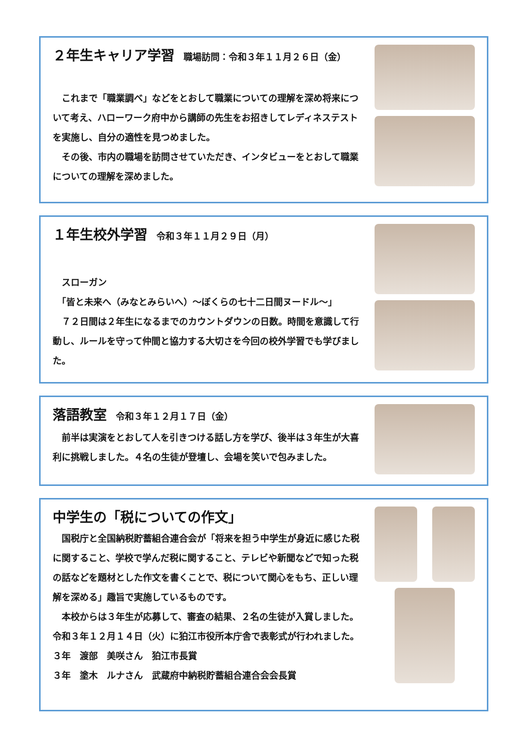２年生キャリア学習 職場訪問：令和３年１１月２６日（金）
　これまで「職業調べ」などをとおして職業についての理解を深め将来について考え、ハローワーク府中から講師の先生をお招きしてレディネステストを実施し、自分の適性を見つめました。
　その後、市内の職場を訪問させていただき、インタビューをとおして職業についての理解を深めました。
１年生校外学習 令和３年１１月２９日（月）
　スローガン
　「皆と未来へ（みなとみらいへ）～ぼくらの七十二日間ヌードル～」
　７２日間は２年生になるまでのカウントダウンの日数。時間を意識して行動し、ルールを守って仲間と協力する大切さを今回の校外学習でも学びました。
落語教室 令和３年１２月１７日（金）
　前半は実演をとおして人を引きつける話し方を学び、後半は３年生が大喜利に挑戦しました。４名の生徒が登壇し、会場を笑いで包みました。
中学生の「税についての作文」
　国税庁と全国納税貯蓄組合連合会が「将来を担う中学生が身近に感じた税に関すること、学校で学んだ税に関すること、テレビや新聞などで知った税の話などを題材とした作文を書くことで、税について関心をもち、正しい理解を深める」趣旨で実施しているものです。
　本校からは３年生が応募して、審査の結果、２名の生徒が入賞しました。令和３年１２月１４日（火）に狛江市役所本庁舎で表彰式が行われました。
３年　渡部　美咲さん　狛江市長賞
３年　塗木　ルナさん　武蔵府中納税貯蓄組合連合会会長賞